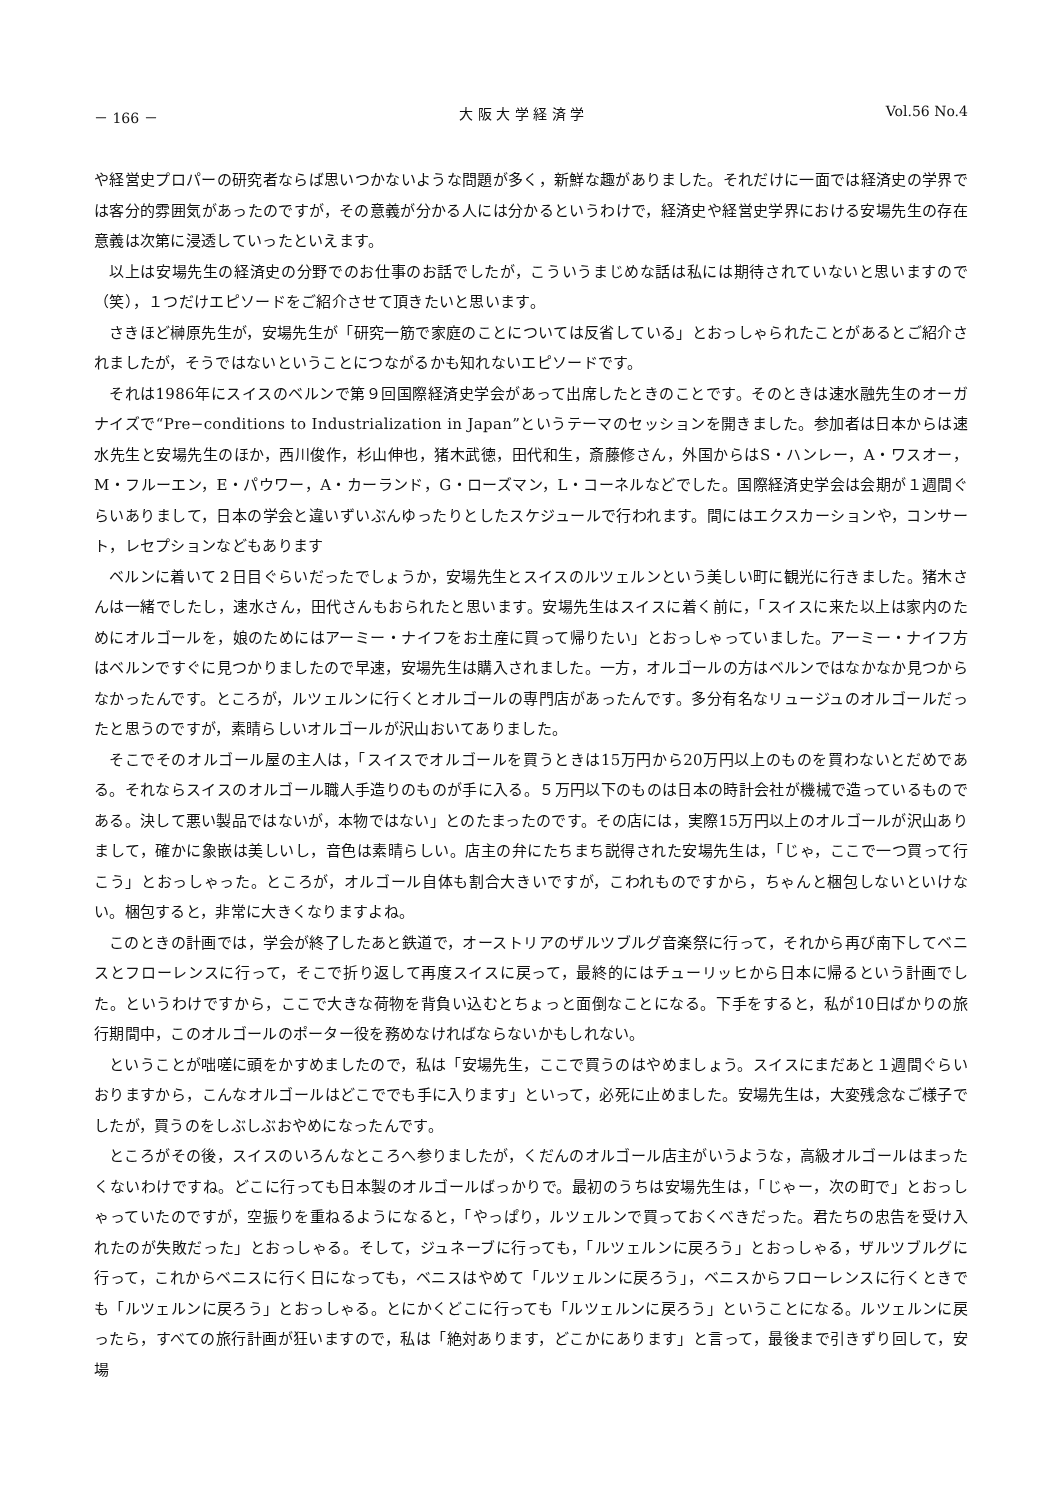－ 166 － 大 阪 大 学 経 済 学 Vol.56 No.4
や経営史プロパーの研究者ならば思いつかないような問題が多く，新鮮な趣がありました。それだけに一面では経済史の学界では客分的雰囲気があったのですが，その意義が分かる人には分かるというわけで，経済史や経営史学界における安場先生の存在意義は次第に浸透していったといえます。
以上は安場先生の経済史の分野でのお仕事のお話でしたが，こういうまじめな話は私には期待されていないと思いますので（笑），１つだけエピソードをご紹介させて頂きたいと思います。
さきほど榊原先生が，安場先生が「研究一筋で家庭のことについては反省している」とおっしゃられたことがあるとご紹介されましたが，そうではないということにつながるかも知れないエピソードです。
それは1986年にスイスのベルンで第９回国際経済史学会があって出席したときのことです。そのときは速水融先生のオーガナイズで“Pre−conditions to Industrialization in Japan”というテーマのセッションを開きました。参加者は日本からは速水先生と安場先生のほか，西川俊作，杉山伸也，猪木武徳，田代和生，斎藤修さん，外国からはS・ハンレー，A・ワスオー，M・フルーエン，E・パウワー，A・カーランド，G・ローズマン，L・コーネルなどでした。国際経済史学会は会期が１週間ぐらいありまして，日本の学会と違いずいぶんゆったりとしたスケジュールで行われます。間にはエクスカーションや，コンサート，レセプションなどもあります
ベルンに着いて２日目ぐらいだったでしょうか，安場先生とスイスのルツェルンという美しい町に観光に行きました。猪木さんは一緒でしたし，速水さん，田代さんもおられたと思います。安場先生はスイスに着く前に，「スイスに来た以上は家内のためにオルゴールを，娘のためにはアーミー・ナイフをお土産に買って帰りたい」とおっしゃっていました。アーミー・ナイフ方はベルンですぐに見つかりましたので早速，安場先生は購入されました。一方，オルゴールの方はベルンではなかなか見つからなかったんです。ところが，ルツェルンに行くとオルゴールの専門店があったんです。多分有名なリュージュのオルゴールだったと思うのですが，素晴らしいオルゴールが沢山おいてありました。
そこでそのオルゴール屋の主人は，「スイスでオルゴールを買うときは15万円から20万円以上のものを買わないとだめである。それならスイスのオルゴール職人手造りのものが手に入る。５万円以下のものは日本の時計会社が機械で造っているものである。決して悪い製品ではないが，本物ではない」とのたまったのです。その店には，実際15万円以上のオルゴールが沢山ありまして，確かに象嵌は美しいし，音色は素晴らしい。店主の弁にたちまち説得された安場先生は，「じゃ，ここで一つ買って行こう」とおっしゃった。ところが，オルゴール自体も割合大きいですが，こわれものですから，ちゃんと梱包しないといけない。梱包すると，非常に大きくなりますよね。
このときの計画では，学会が終了したあと鉄道で，オーストリアのザルツブルグ音楽祭に行って，それから再び南下してベニスとフローレンスに行って，そこで折り返して再度スイスに戻って，最終的にはチューリッヒから日本に帰るという計画でした。というわけですから，ここで大きな荷物を背負い込むとちょっと面倒なことになる。下手をすると，私が10日ばかりの旅行期間中，このオルゴールのポーター役を務めなければならないかもしれない。
ということが咄嗟に頭をかすめましたので，私は「安場先生，ここで買うのはやめましょう。スイスにまだあと１週間ぐらいおりますから，こんなオルゴールはどこででも手に入ります」といって，必死に止めました。安場先生は，大変残念なご様子でしたが，買うのをしぶしぶおやめになったんです。
ところがその後，スイスのいろんなところへ参りましたが，くだんのオルゴール店主がいうような，高級オルゴールはまったくないわけですね。どこに行っても日本製のオルゴールばっかりで。最初のうちは安場先生は，「じゃー，次の町で」とおっしゃっていたのですが，空振りを重ねるようになると，「やっぱり，ルツェルンで買っておくべきだった。君たちの忠告を受け入れたのが失敗だった」とおっしゃる。そして，ジュネーブに行っても，「ルツェルンに戻ろう」とおっしゃる，ザルツブルグに行って，これからベニスに行く日になっても，ベニスはやめて「ルツェルンに戻ろう」，ベニスからフローレンスに行くときでも「ルツェルンに戻ろう」とおっしゃる。とにかくどこに行っても「ルツェルンに戻ろう」ということになる。ルツェルンに戻ったら，すべての旅行計画が狂いますので，私は「絶対あります，どこかにあります」と言って，最後まで引きずり回して，安場